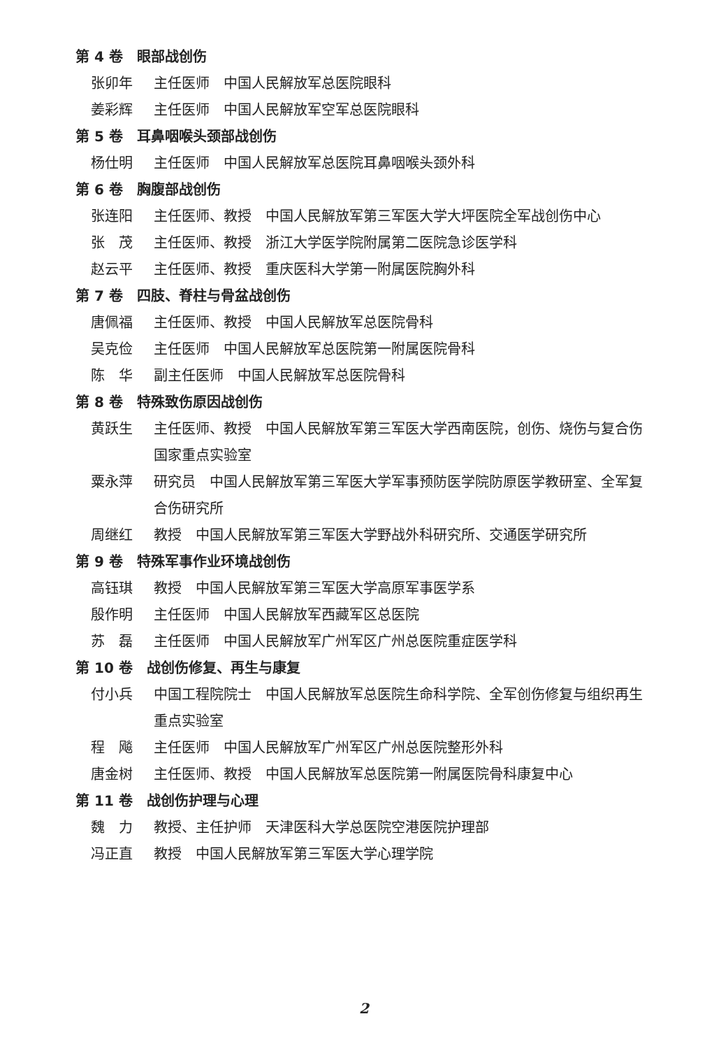第 4 卷　眼部战创伤
张卯年 主任医师　中国人民解放军总医院眼科
姜彩辉 主任医师　中国人民解放军空军总医院眼科
第 5 卷　耳鼻咽喉头颈部战创伤
杨仕明 主任医师　中国人民解放军总医院耳鼻咽喉头颈外科
第 6 卷　胸腹部战创伤
张连阳 主任医师、教授　中国人民解放军第三军医大学大坪医院全军战创伤中心
张　茂 主任医师、教授　浙江大学医学院附属第二医院急诊医学科
赵云平 主任医师、教授　重庆医科大学第一附属医院胸外科
第 7 卷　四肢、脊柱与骨盆战创伤
唐佩福 主任医师、教授　中国人民解放军总医院骨科
吴克俭 主任医师　中国人民解放军总医院第一附属医院骨科
陈　华 副主任医师　中国人民解放军总医院骨科
第 8 卷　特殊致伤原因战创伤
黄跃生 主任医师、教授　中国人民解放军第三军医大学西南医院，创伤、烧伤与复合伤国家重点实验室
粟永萍 研究员　中国人民解放军第三军医大学军事预防医学院防原医学教研室、全军复合伤研究所
周继红 教授　中国人民解放军第三军医大学野战外科研究所、交通医学研究所
第 9 卷　特殊军事作业环境战创伤
高钰琪 教授　中国人民解放军第三军医大学高原军事医学系
殷作明 主任医师　中国人民解放军西藏军区总医院
苏　磊 主任医师　中国人民解放军广州军区广州总医院重症医学科
第 10 卷　战创伤修复、再生与康复
付小兵 中国工程院院士　中国人民解放军总医院生命科学院、全军创伤修复与组织再生重点实验室
程　飚 主任医师　中国人民解放军广州军区广州总医院整形外科
唐金树 主任医师、教授　中国人民解放军总医院第一附属医院骨科康复中心
第 11 卷　战创伤护理与心理
魏　力 教授、主任护师　天津医科大学总医院空港医院护理部
冯正直 教授　中国人民解放军第三军医大学心理学院
2